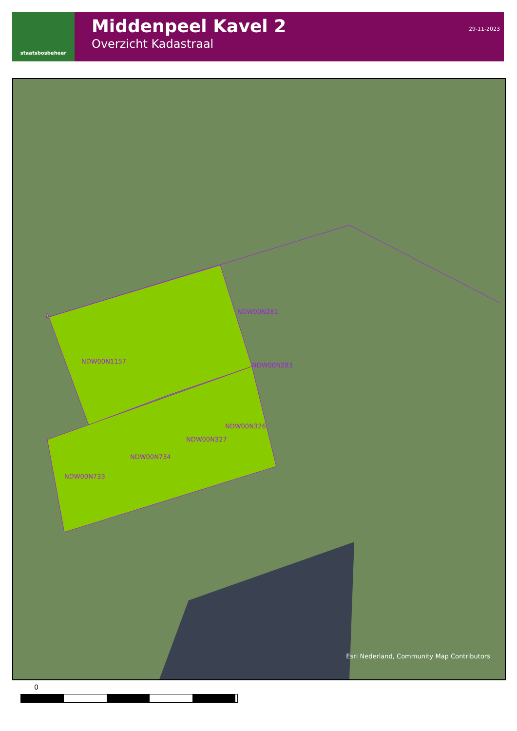staatsbosbeheer
Middenpeel Kavel 2
Overzicht Kadastraal
29-11-2023
NDW00N281
NDW00N1157
NDW00N283
NDW00N326
NDW00N327
NDW00N734
NDW00N733
Esri Nederland, Community Map Contributors
0